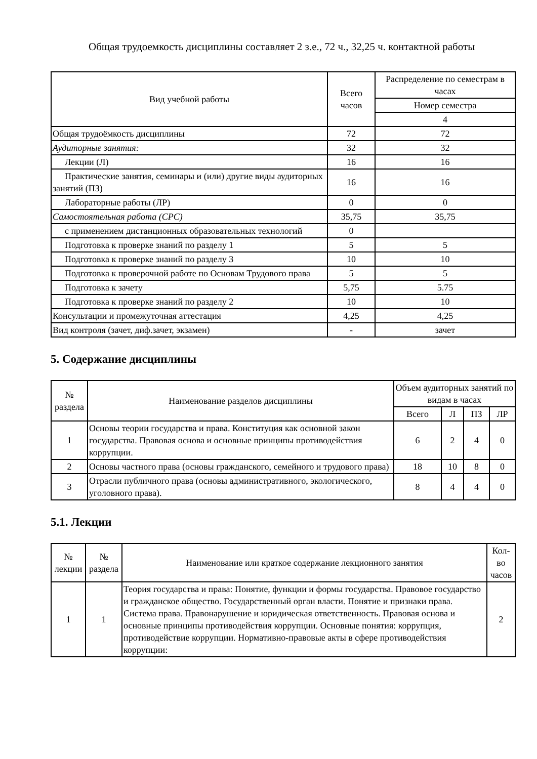Общая трудоемкость дисциплины составляет 2 з.е., 72 ч., 32,25 ч. контактной работы
| Вид учебной работы | Всего часов | Распределение по семестрам в часах |
| --- | --- | --- |
| | | Номер семестра |
| | | 4 |
| Общая трудоёмкость дисциплины | 72 | 72 |
| Аудиторные занятия: | 32 | 32 |
| Лекции (Л) | 16 | 16 |
| Практические занятия, семинары и (или) другие виды аудиторных занятий (ПЗ) | 16 | 16 |
| Лабораторные работы (ЛР) | 0 | 0 |
| Самостоятельная работа (СРС) | 35,75 | 35,75 |
| с применением дистанционных образовательных технологий | 0 | |
| Подготовка к проверке знаний по разделу 1 | 5 | 5 |
| Подготовка к проверке знаний по разделу 3 | 10 | 10 |
| Подготовка к проверочной работе по Основам Трудового права | 5 | 5 |
| Подготовка к зачету | 5,75 | 5.75 |
| Подготовка к проверке знаний по разделу 2 | 10 | 10 |
| Консультации и промежуточная аттестация | 4,25 | 4,25 |
| Вид контроля (зачет, диф.зачет, экзамен) | - | зачет |
5. Содержание дисциплины
| № раздела | Наименование разделов дисциплины | Объем аудиторных занятий по видам в часах | | | |
| --- | --- | --- | --- | --- | --- |
| | | Всего | Л | ПЗ | ЛР |
| 1 | Основы теории государства и права. Конституция как основной закон государства. Правовая основа и основные принципы противодействия коррупции. | 6 | 2 | 4 | 0 |
| 2 | Основы частного права (основы гражданского, семейного и трудового права) | 18 | 10 | 8 | 0 |
| 3 | Отрасли публичного права (основы административного, экологического, уголовного права). | 8 | 4 | 4 | 0 |
5.1. Лекции
| № лекции | № раздела | Наименование или краткое содержание лекционного занятия | Кол-во часов |
| --- | --- | --- | --- |
| 1 | 1 | Теория государства и права: Понятие, функции и формы государства. Правовое государство и гражданское общество. Государственный орган власти. Понятие и признаки права. Система права. Правонарушение и юридическая ответственность. Правовая основа и основные принципы противодействия коррупции. Основные понятия: коррупция, противодействие коррупции. Нормативно-правовые акты в сфере противодействия коррупции: | 2 |